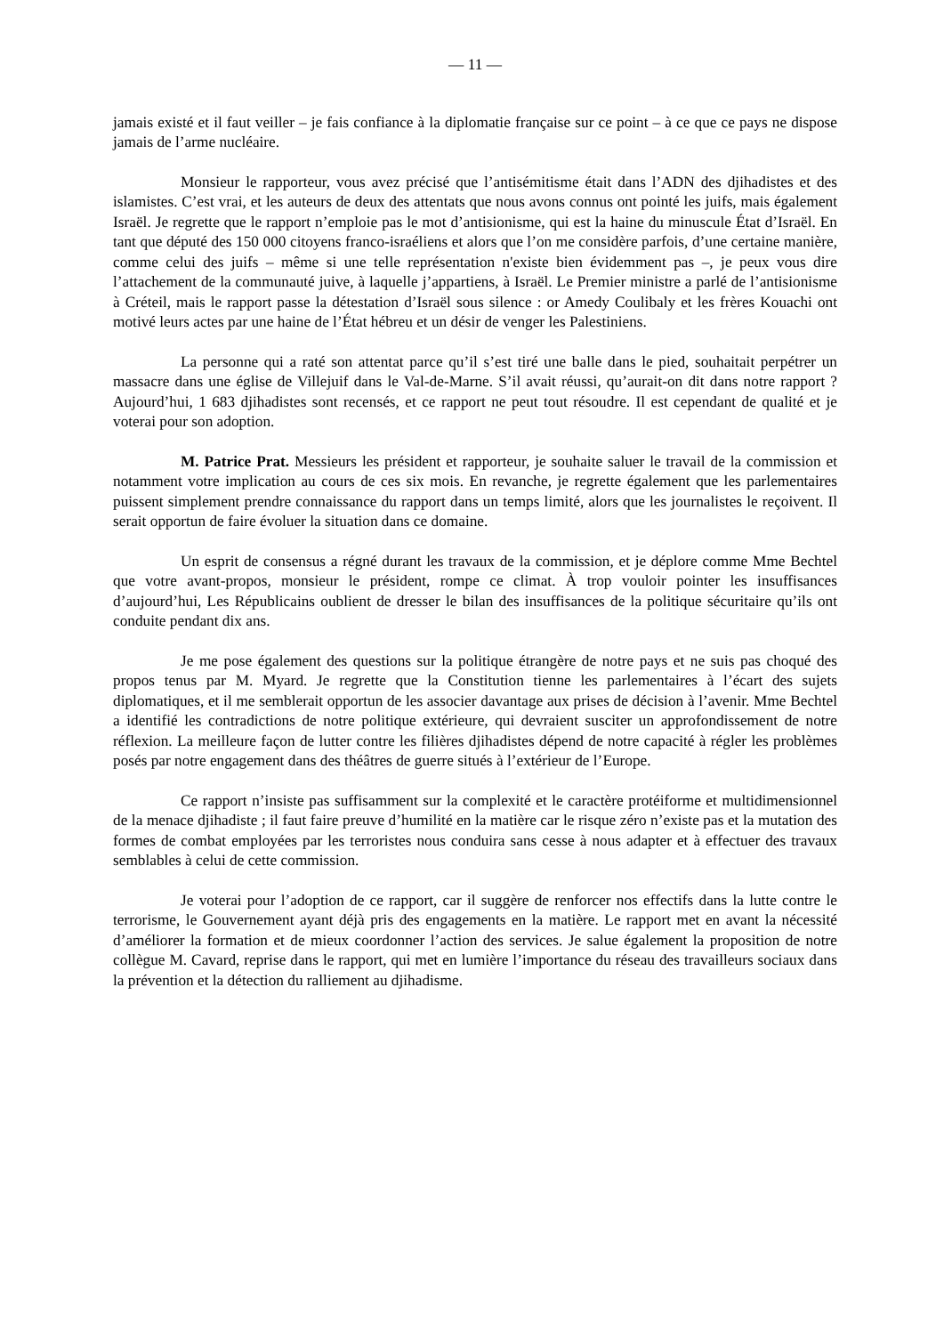— 11 —
jamais existé et il faut veiller – je fais confiance à la diplomatie française sur ce point – à ce que ce pays ne dispose jamais de l’arme nucléaire.
Monsieur le rapporteur, vous avez précisé que l’antisémitisme était dans l’ADN des djihadistes et des islamistes. C’est vrai, et les auteurs de deux des attentats que nous avons connus ont pointé les juifs, mais également Israël. Je regrette que le rapport n’emploie pas le mot d’antisionisme, qui est la haine du minuscule État d’Israël. En tant que député des 150 000 citoyens franco-israéliens et alors que l’on me considère parfois, d’une certaine manière, comme celui des juifs – même si une telle représentation n'existe bien évidemment pas –, je peux vous dire l’attachement de la communauté juive, à laquelle j’appartiens, à Israël. Le Premier ministre a parlé de l’antisionisme à Créteil, mais le rapport passe la détestation d’Israël sous silence : or Amedy Coulibaly et les frères Kouachi ont motivé leurs actes par une haine de l’État hébreu et un désir de venger les Palestiniens.
La personne qui a raté son attentat parce qu’il s’est tiré une balle dans le pied, souhaitait perpétrer un massacre dans une église de Villejuif dans le Val-de-Marne. S’il avait réussi, qu’aurait-on dit dans notre rapport ? Aujourd’hui, 1 683 djihadistes sont recensés, et ce rapport ne peut tout résoudre. Il est cependant de qualité et je voterai pour son adoption.
M. Patrice Prat. Messieurs les président et rapporteur, je souhaite saluer le travail de la commission et notamment votre implication au cours de ces six mois. En revanche, je regrette également que les parlementaires puissent simplement prendre connaissance du rapport dans un temps limité, alors que les journalistes le reçoivent. Il serait opportun de faire évoluer la situation dans ce domaine.
Un esprit de consensus a régné durant les travaux de la commission, et je déplore comme Mme Bechtel que votre avant-propos, monsieur le président, rompe ce climat. À trop vouloir pointer les insuffisances d’aujourd’hui, Les Républicains oublient de dresser le bilan des insuffisances de la politique sécuritaire qu’ils ont conduite pendant dix ans.
Je me pose également des questions sur la politique étrangère de notre pays et ne suis pas choqué des propos tenus par M. Myard. Je regrette que la Constitution tienne les parlementaires à l’écart des sujets diplomatiques, et il me semblerait opportun de les associer davantage aux prises de décision à l’avenir. Mme Bechtel a identifié les contradictions de notre politique extérieure, qui devraient susciter un approfondissement de notre réflexion. La meilleure façon de lutter contre les filières djihadistes dépend de notre capacité à régler les problèmes posés par notre engagement dans des théâtres de guerre situés à l’extérieur de l’Europe.
Ce rapport n’insiste pas suffisamment sur la complexité et le caractère protéiforme et multidimensionnel de la menace djihadiste ; il faut faire preuve d’humilité en la matière car le risque zéro n’existe pas et la mutation des formes de combat employées par les terroristes nous conduira sans cesse à nous adapter et à effectuer des travaux semblables à celui de cette commission.
Je voterai pour l’adoption de ce rapport, car il suggère de renforcer nos effectifs dans la lutte contre le terrorisme, le Gouvernement ayant déjà pris des engagements en la matière. Le rapport met en avant la nécessité d’améliorer la formation et de mieux coordonner l’action des services. Je salue également la proposition de notre collègue M. Cavard, reprise dans le rapport, qui met en lumière l’importance du réseau des travailleurs sociaux dans la prévention et la détection du ralliement au djihadisme.